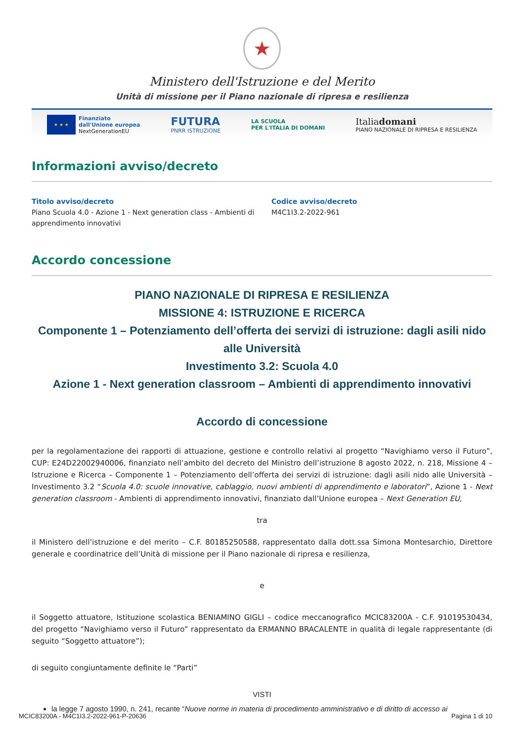★
Ministero dell'Istruzione e del Merito
Unità di missione per il Piano nazionale di ripresa e resilienza
★ ★ ★
Finanziato
dall'Unione europea
NextGenerationEU
FUTURA
PNRR ISTRUZIONE
LA SCUOLA
PER L'ITALIA DI DOMANI
Italiadomani
PIANO NAZIONALE DI RIPRESA E RESILIENZA
Informazioni avviso/decreto
Titolo avviso/decreto
Piano Scuola 4.0 - Azione 1 - Next generation class - Ambienti di apprendimento innovativi
Codice avviso/decreto
M4C1I3.2-2022-961
Accordo concessione
PIANO NAZIONALE DI RIPRESA E RESILIENZA
MISSIONE 4: ISTRUZIONE E RICERCA
Componente 1 – Potenziamento dell’offerta dei servizi di istruzione: dagli asili nido alle Università
Investimento 3.2: Scuola 4.0
Azione 1 - Next generation classroom – Ambienti di apprendimento innovativi
Accordo di concessione
per la regolamentazione dei rapporti di attuazione, gestione e controllo relativi al progetto “Navighiamo verso il Futuro”, CUP: E24D22002940006, finanziato nell’ambito del decreto del Ministro dell’istruzione 8 agosto 2022, n. 218, Missione 4 – Istruzione e Ricerca – Componente 1 – Potenziamento dell’offerta dei servizi di istruzione: dagli asili nido alle Università – Investimento 3.2 “Scuola 4.0: scuole innovative, cablaggio, nuovi ambienti di apprendimento e laboratori”, Azione 1 - Next generation classroom - Ambienti di apprendimento innovativi, finanziato dall’Unione europea – Next Generation EU,
tra
il Ministero dell’istruzione e del merito – C.F. 80185250588, rappresentato dalla dott.ssa Simona Montesarchio, Direttore generale e coordinatrice dell’Unità di missione per il Piano nazionale di ripresa e resilienza,
e
il Soggetto attuatore, Istituzione scolastica BENIAMINO GIGLI – codice meccanografico MCIC83200A - C.F. 91019530434, del progetto “Navighiamo verso il Futuro” rappresentato da ERMANNO BRACALENTE in qualità di legale rappresentante (di seguito “Soggetto attuatore”);
di seguito congiuntamente definite le “Parti”
VISTI
la legge 7 agosto 1990, n. 241, recante “Nuove norme in materia di procedimento amministrativo e di diritto di accesso ai
MCIC83200A - M4C1I3.2-2022-961-P-20636 Pagina 1 di 10